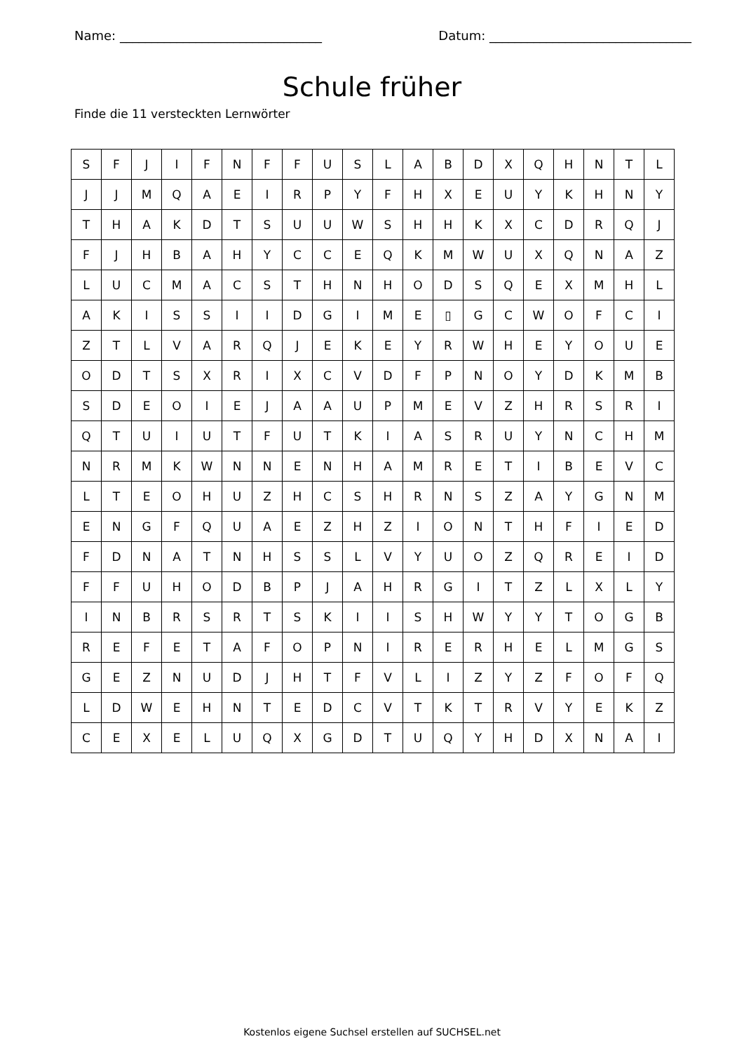Name: ________________________________ Datum: ________________________________
Schule früher
Finde die 11 versteckten Lernwörter
| S | F | J | I | F | N | F | F | U | S | L | A | B | D | X | Q | H | N | T | L |
| J | J | M | Q | A | E | I | R | P | Y | F | H | X | E | U | Y | K | H | N | Y |
| T | H | A | K | D | T | S | U | U | W | S | H | H | K | X | C | D | R | Q | J |
| F | J | H | B | A | H | Y | C | C | E | Q | K | M | W | U | X | Q | N | A | Z |
| L | U | C | M | A | C | S | T | H | N | H | O | D | S | Q | E | X | M | H | L |
| A | K | I | S | S | I | I | D | G | I | M | E | ▯ | G | C | W | O | F | C | I |
| Z | T | L | V | A | R | Q | J | E | K | E | Y | R | W | H | E | Y | O | U | E |
| O | D | T | S | X | R | I | X | C | V | D | F | P | N | O | Y | D | K | M | B |
| S | D | E | O | I | E | J | A | A | U | P | M | E | V | Z | H | R | S | R | I |
| Q | T | U | I | U | T | F | U | T | K | I | A | S | R | U | Y | N | C | H | M |
| N | R | M | K | W | N | N | E | N | H | A | M | R | E | T | I | B | E | V | C |
| L | T | E | O | H | U | Z | H | C | S | H | R | N | S | Z | A | Y | G | N | M |
| E | N | G | F | Q | U | A | E | Z | H | Z | I | O | N | T | H | F | I | E | D |
| F | D | N | A | T | N | H | S | S | L | V | Y | U | O | Z | Q | R | E | I | D |
| F | F | U | H | O | D | B | P | J | A | H | R | G | I | T | Z | L | X | L | Y |
| I | N | B | R | S | R | T | S | K | I | I | S | H | W | Y | Y | T | O | G | B |
| R | E | F | E | T | A | F | O | P | N | I | R | E | R | H | E | L | M | G | S |
| G | E | Z | N | U | D | J | H | T | F | V | L | I | Z | Y | Z | F | O | F | Q |
| L | D | W | E | H | N | T | E | D | C | V | T | K | T | R | V | Y | E | K | Z |
| C | E | X | E | L | U | Q | X | G | D | T | U | Q | Y | H | D | X | N | A | I |
Kostenlos eigene Suchsel erstellen auf SUCHSEL.net